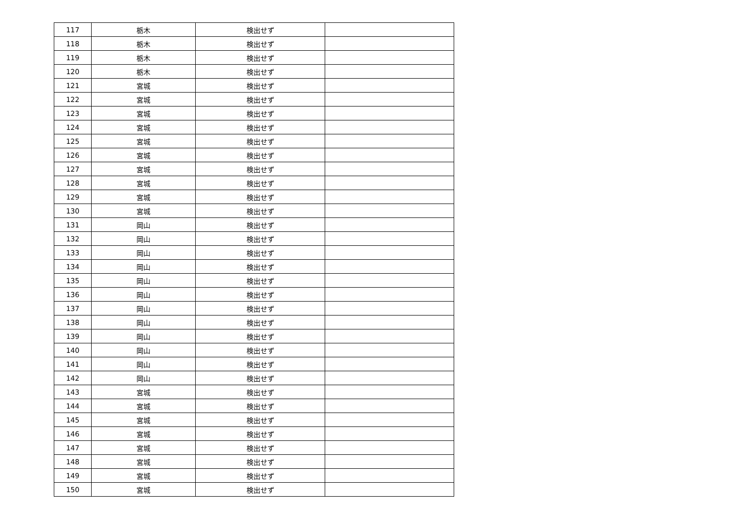| 117 | 栃木 | 検出せず | |
| 118 | 栃木 | 検出せず | |
| 119 | 栃木 | 検出せず | |
| 120 | 栃木 | 検出せず | |
| 121 | 宮城 | 検出せず | |
| 122 | 宮城 | 検出せず | |
| 123 | 宮城 | 検出せず | |
| 124 | 宮城 | 検出せず | |
| 125 | 宮城 | 検出せず | |
| 126 | 宮城 | 検出せず | |
| 127 | 宮城 | 検出せず | |
| 128 | 宮城 | 検出せず | |
| 129 | 宮城 | 検出せず | |
| 130 | 宮城 | 検出せず | |
| 131 | 岡山 | 検出せず | |
| 132 | 岡山 | 検出せず | |
| 133 | 岡山 | 検出せず | |
| 134 | 岡山 | 検出せず | |
| 135 | 岡山 | 検出せず | |
| 136 | 岡山 | 検出せず | |
| 137 | 岡山 | 検出せず | |
| 138 | 岡山 | 検出せず | |
| 139 | 岡山 | 検出せず | |
| 140 | 岡山 | 検出せず | |
| 141 | 岡山 | 検出せず | |
| 142 | 岡山 | 検出せず | |
| 143 | 宮城 | 検出せず | |
| 144 | 宮城 | 検出せず | |
| 145 | 宮城 | 検出せず | |
| 146 | 宮城 | 検出せず | |
| 147 | 宮城 | 検出せず | |
| 148 | 宮城 | 検出せず | |
| 149 | 宮城 | 検出せず | |
| 150 | 宮城 | 検出せず | |